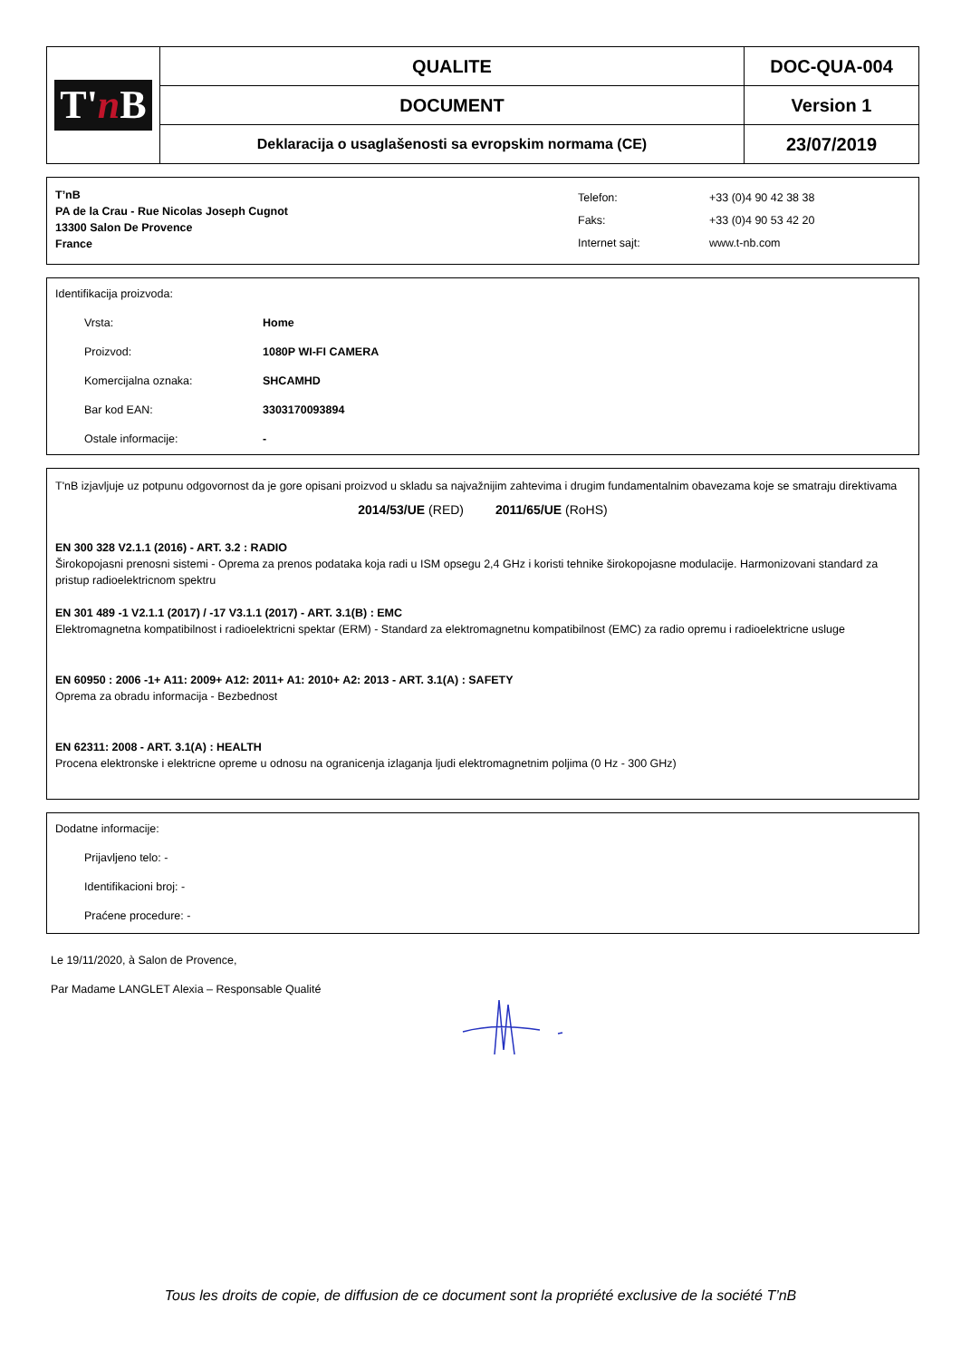| T' n B | QUALITE | DOC-QUA-004 |
| | DOCUMENT | Version 1 |
| | Deklaracija o usaglašenosti sa evropskim normama (CE) | 23/07/2019 |
T’nB
PA de la Crau - Rue Nicolas Joseph Cugnot
13300 Salon De Provence
France
Telefon:
Faks:
Internet sajt:
+33 (0)4 90 42 38 38
+33 (0)4 90 53 42 20
www.t-nb.com
Identifikacija proizvoda:
Vrsta: Home
Proizvod: 1080P WI-FI CAMERA
Komercijalna oznaka: SHCAMHD
Bar kod EAN: 3303170093894
Ostale informacije: -
T'nB izjavljuje uz potpunu odgovornost da je gore opisani proizvod u skladu sa najvažnijim zahtevima i drugim fundamentalnim obavezama koje se smatraju direktivama
2014/53/UE (RED) 2011/65/UE (RoHS)
EN 300 328 V2.1.1 (2016) - ART. 3.2 : RADIO
Širokopojasni prenosni sistemi - Oprema za prenos podataka koja radi u ISM opsegu 2,4 GHz i koristi tehnike širokopojasne modulacije. Harmonizovani standard za pristup radioelektricnom spektru
EN 301 489 -1 V2.1.1 (2017) / -17 V3.1.1 (2017) - ART. 3.1(B) : EMC
Elektromagnetna kompatibilnost i radioelektricni spektar (ERM) - Standard za elektromagnetnu kompatibilnost (EMC) za radio opremu i radioelektricne usluge
EN 60950 : 2006 -1+ A11: 2009+ A12: 2011+ A1: 2010+ A2: 2013 - ART. 3.1(A) : SAFETY
Oprema za obradu informacija - Bezbednost
EN 62311: 2008 - ART. 3.1(A) : HEALTH
Procena elektronske i elektricne opreme u odnosu na ogranicenja izlaganja ljudi elektromagnetnim poljima (0 Hz - 300 GHz)
Dodatne informacije:
Prijavljeno telo: -
Identifikacioni broj: -
Praćene procedure: -
Le 19/11/2020, à Salon de Provence,
Par Madame LANGLET Alexia – Responsable Qualité
Tous les droits de copie, de diffusion de ce document sont la propriété exclusive de la société T’nB